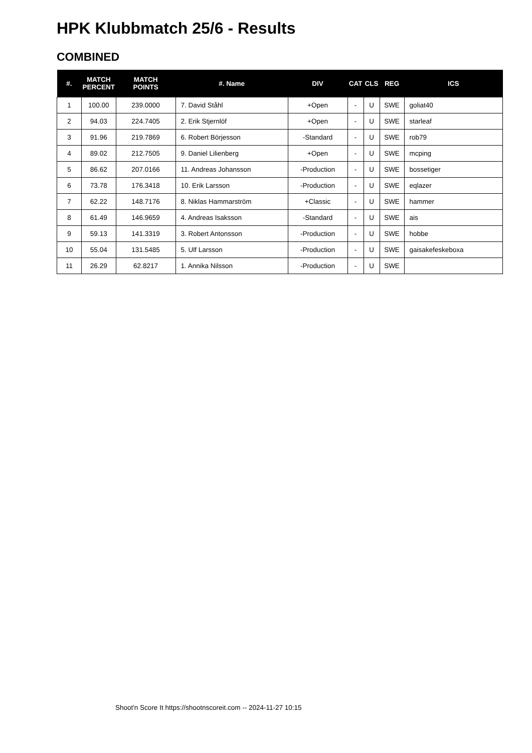HPK Klubbmatch 25/6 - Results
COMBINED
| #. | MATCH PERCENT | MATCH POINTS | #. Name | DIV | CAT | CLS | REG | ICS |
| --- | --- | --- | --- | --- | --- | --- | --- | --- |
| 1 | 100.00 | 239.0000 | 7. David Ståhl | +Open | - | U | SWE | goliat40 |
| 2 | 94.03 | 224.7405 | 2. Erik Stjernlöf | +Open | - | U | SWE | starleaf |
| 3 | 91.96 | 219.7869 | 6. Robert Börjesson | -Standard | - | U | SWE | rob79 |
| 4 | 89.02 | 212.7505 | 9. Daniel Lilienberg | +Open | - | U | SWE | mcping |
| 5 | 86.62 | 207.0166 | 11. Andreas Johansson | -Production | - | U | SWE | bossetiger |
| 6 | 73.78 | 176.3418 | 10. Erik Larsson | -Production | - | U | SWE | eqlazer |
| 7 | 62.22 | 148.7176 | 8. Niklas Hammarström | +Classic | - | U | SWE | hammer |
| 8 | 61.49 | 146.9659 | 4. Andreas Isaksson | -Standard | - | U | SWE | ais |
| 9 | 59.13 | 141.3319 | 3. Robert Antonsson | -Production | - | U | SWE | hobbe |
| 10 | 55.04 | 131.5485 | 5. Ulf Larsson | -Production | - | U | SWE | gaisakefeskeboxa |
| 11 | 26.29 | 62.8217 | 1. Annika Nilsson | -Production | - | U | SWE | |
Shoot'n Score It https://shootnscoreit.com -- 2024-11-27 10:15